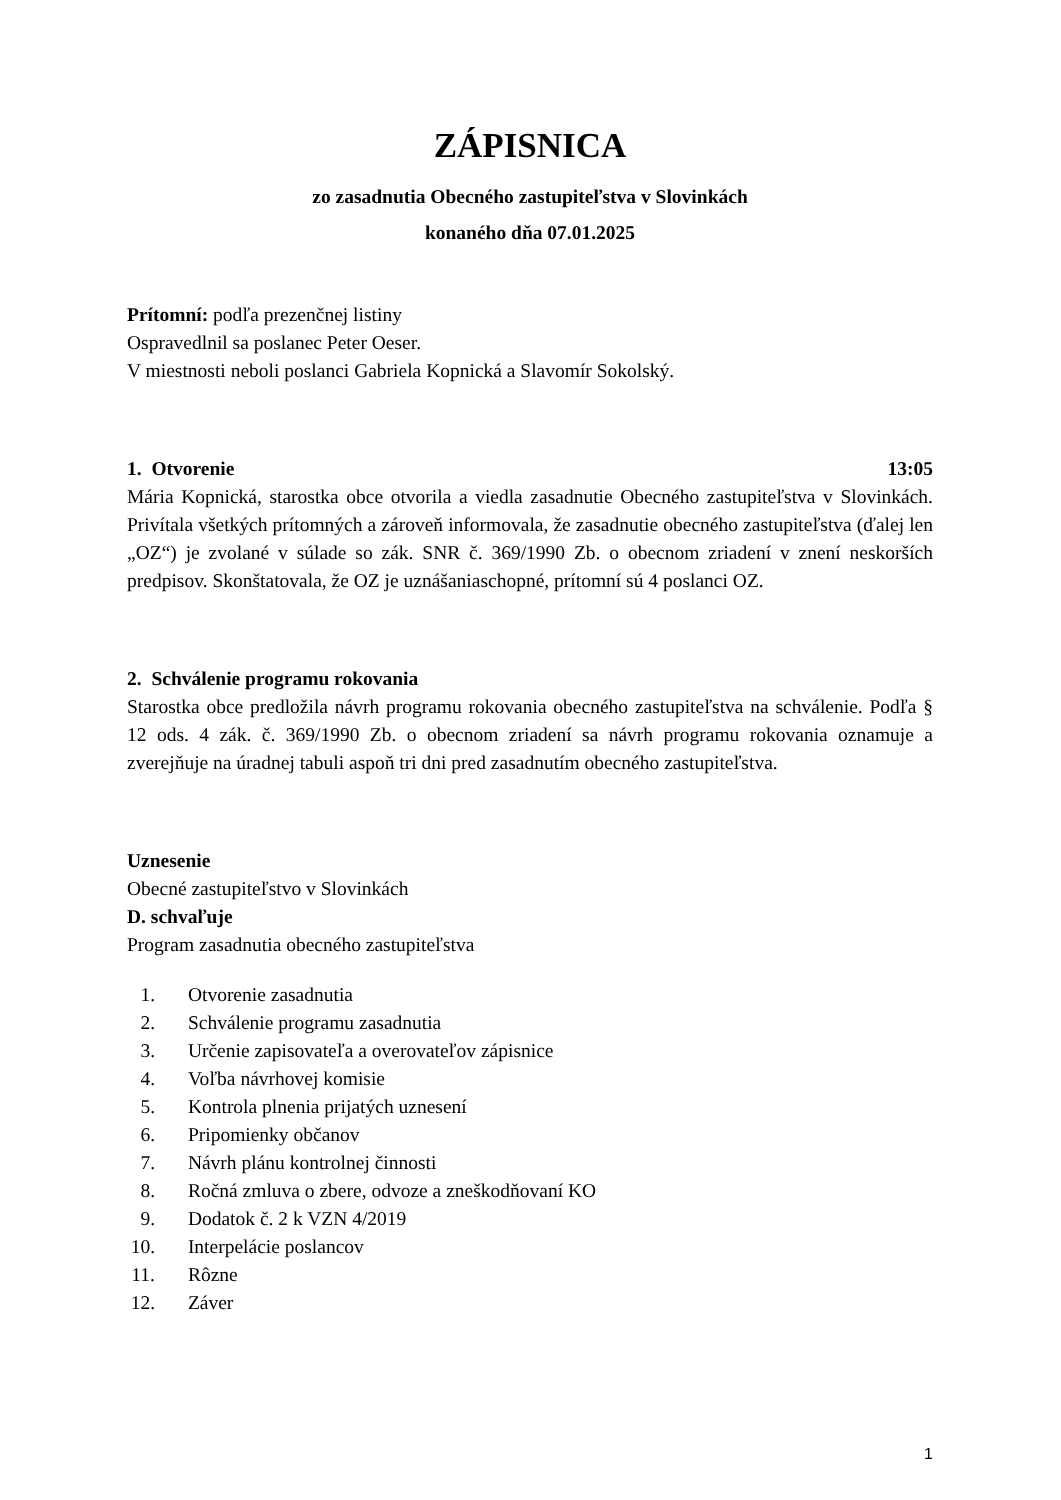ZÁPISNICA
zo zasadnutia Obecného zastupiteľstva v Slovinkách
konaného dňa 07.01.2025
Prítomní: podľa prezenčnej listiny
Ospravedlnil sa poslanec Peter Oeser.
V miestnosti neboli poslanci Gabriela Kopnická a Slavomír Sokolský.
1. Otvorenie 13:05
Mária Kopnická, starostka obce otvorila a viedla zasadnutie Obecného zastupiteľstva v Slovinkách. Privítala všetkých prítomných a zároveň informovala, že zasadnutie obecného zastupiteľstva (ďalej len „OZ“) je zvolané v súlade so zák. SNR č. 369/1990 Zb. o obecnom zriadení v znení neskorších predpisov. Skonštatovala, že OZ je uznášaniaschopné, prítomní sú 4 poslanci OZ.
2. Schválenie programu rokovania
Starostka obce predložila návrh programu rokovania obecného zastupiteľstva na schválenie. Podľa § 12 ods. 4 zák. č. 369/1990 Zb. o obecnom zriadení sa návrh programu rokovania oznamuje a zverejňuje na úradnej tabuli aspoň tri dni pred zasadnutím obecného zastupiteľstva.
Uznesenie
Obecné zastupiteľstvo v Slovinkách
D. schvaľuje
Program zasadnutia obecného zastupiteľstva
1. Otvorenie zasadnutia
2. Schválenie programu zasadnutia
3. Určenie zapisovateľa a overovateľov zápisnice
4. Voľba návrhovej komisie
5. Kontrola plnenia prijatých uznesení
6. Pripomienky občanov
7. Návrh plánu kontrolnej činnosti
8. Ročná zmluva o zbere, odvoze a zneškodňovaní KO
9. Dodatok č. 2 k VZN 4/2019
10. Interpelácie poslancov
11. Rôzne
12. Záver
1